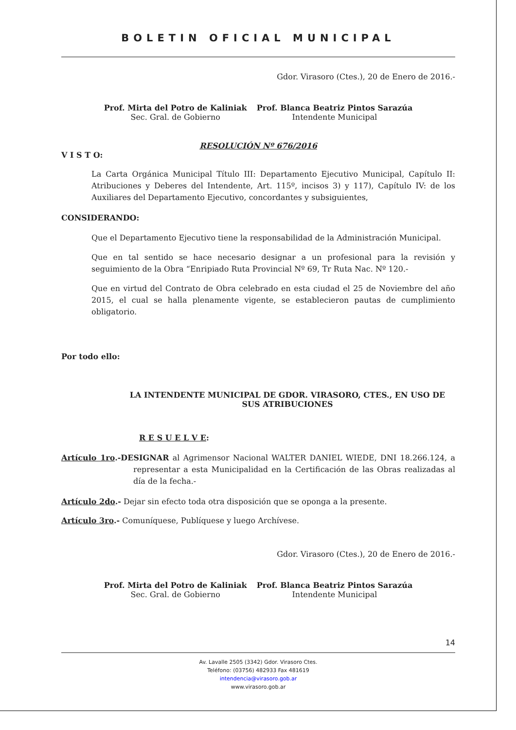BOLETIN OFICIAL MUNICIPAL
Gdor. Virasoro (Ctes.), 20 de Enero de 2016.-
Prof. Mirta del Potro de Kaliniak
Sec. Gral. de Gobierno
Prof. Blanca Beatriz Pintos Sarazúa
Intendente Municipal
RESOLUCIÓN Nº 676/2016
V I S T O:
La Carta Orgánica Municipal Título III: Departamento Ejecutivo Municipal, Capítulo II: Atribuciones y Deberes del Intendente, Art. 115º, incisos 3) y 117), Capítulo IV: de los Auxiliares del Departamento Ejecutivo, concordantes y subsiguientes,
CONSIDERANDO:
Que el Departamento Ejecutivo tiene la responsabilidad de la Administración Municipal.
Que en tal sentido se hace necesario designar a un profesional para la revisión y seguimiento de la Obra “Enripiado Ruta Provincial Nº 69, Tr Ruta Nac. Nº 120.-
Que en virtud del Contrato de Obra celebrado en esta ciudad el 25 de Noviembre del año 2015, el cual se halla plenamente vigente, se establecieron pautas de cumplimiento obligatorio.
Por todo ello:
LA INTENDENTE MUNICIPAL DE GDOR. VIRASORO, CTES., EN USO DE SUS ATRIBUCIONES
R E S U E L V E:
Artículo 1ro.-DESIGNAR al Agrimensor Nacional WALTER DANIEL WIEDE, DNI 18.266.124, a representar a esta Municipalidad en la Certificación de las Obras realizadas al día de la fecha.-
Artículo 2do.- Dejar sin efecto toda otra disposición que se oponga a la presente.
Artículo 3ro.- Comuníquese, Publíquese y luego Archívese.
Gdor. Virasoro (Ctes.), 20 de Enero de 2016.-
Prof. Mirta del Potro de Kaliniak
Sec. Gral. de Gobierno
Prof. Blanca Beatriz Pintos Sarazúa
Intendente Municipal
14
Av. Lavalle 2505 (3342) Gdor. Virasoro Ctes.
Teléfono: (03756) 482933 Fax 481619
intendencia@virasoro.gob.ar
www.virasoro.gob.ar